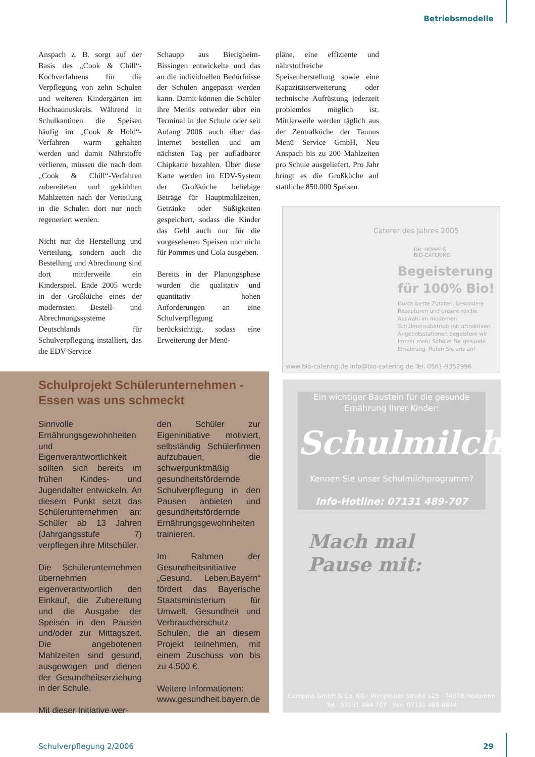Betriebsmodelle
Anspach z. B. sorgt auf der Basis des „Cook & Chill“-Kochverfahrens für die Verpflegung von zehn Schulen und weiteren Kindergärten im Hochtaunuskreis. Während in Schulkantinen die Speisen häufig im „Cook & Hold“-Verfahren warm gehalten werden und damit Nährstoffe verlieren, müssen die nach dem „Cook & Chill“-Verfahren zubereiteten und gekühlten Mahlzeiten nach der Verteilung in die Schulen dort nur noch regeneriert werden.
Nicht nur die Herstellung und Verteilung, sondern auch die Bestellung und Abrechnung sind dort mittlerweile ein Kinderspiel. Ende 2005 wurde in der Großküche eines der modernsten Bestell- und Abrechnungssysteme Deutschlands für Schulverpflegung installiert, das die EDV-Service
Schaupp aus Bietigheim-Bissingen entwickelte und das an die individuellen Bedürfnisse der Schulen angepasst werden kann. Damit können die Schüler ihre Menüs entweder über ein Terminal in der Schule oder seit Anfang 2006 auch über das Internet bestellen und am nächsten Tag per aufladbarer Chipkarte bezahlen. Über diese Karte werden im EDV-System der Großküche beliebige Beträge für Hauptmahlzeiten, Getränke oder Süßigkeiten gespeichert, sodass die Kinder das Geld auch nur für die vorgesehenen Speisen und nicht für Pommes und Cola ausgeben.
Bereits in der Planungsphase wurden die qualitativ und quantitativ hohen Anforderungen an eine Schulverpflegung berücksichtigt, sodass eine Erweiterung der Menü-
pläne, eine effiziente und nährstoffreiche Speisenherstellung sowie eine Kapazitätserweiterung oder technische Aufrüstung jederzeit problemlos möglich ist. Mittlerweile werden täglich aus der Zentralküche der Taunus Menü Service GmbH, Neu Anspach bis zu 200 Mahlzeiten pro Schule ausgeliefert. Pro Jahr bringt es die Großküche auf stattliche 850.000 Speisen.
DR. HOPPE'S
BIO-CATERING
Caterer des Jahres 2005
Begeisterung
für 100% Bio!
Durch beste Zutaten, besondere Rezepturen und unsere reiche Auswahl im modernen Schulmensabetrieb mit attraktiven Angebotsstationen begeistern wir immer mehr Schüler für gesunde Ernährung. Rufen Sie uns an!
www.bio-catering.de info@bio-catering.de Tel. 0561-9352996
Ein wichtiger Baustein für die gesunde Ernährung Ihrer Kinder:
Schulmilch
Kennen Sie unser Schulmilchprogramm?
Info-Hotline: 07131 489-707
Mach mal
Pause mit:
Campina GmbH & Co. KG · Wimpfener Straße 125 · 74078 Heilbronn
Tel.: 07131 489-707 · Fax: 07131 489-8844
Schulprojekt Schülerunternehmen -
Essen was uns schmeckt
Sinnvolle Ernährungsgewohnheiten und Eigenverantwortlichkeit sollten sich bereits im frühen Kindes- und Jugendalter entwickeln. An diesem Punkt setzt das Schülerunternehmen an: Schüler ab 13 Jahren (Jahrgangsstufe 7) verpflegen ihre Mitschüler.
Die Schülerunternehmen übernehmen eigenverantwortlich den Einkauf, die Zubereitung und die Ausgabe der Speisen in den Pausen und/oder zur Mittagszeit. Die angebotenen Mahlzeiten sind gesund, ausgewogen und dienen der Gesundheitserziehung in der Schule.
Mit dieser Initiative wer-
den Schüler zur Eigeninitiative motiviert, selbständig Schülerfirmen aufzubauen, die schwerpunktmäßig gesundheitsfördernde Schulverpflegung in den Pausen anbieten und gesundheitsfördernde Ernährungsgewohnheiten trainieren.
Im Rahmen der Gesundheitsinitiative „Gesund. Leben.Bayern“ fördert das Bayerische Staatsministerium für Umwelt, Gesundheit und Verbraucherschutz Schulen, die an diesem Projekt teilnehmen, mit einem Zuschuss von bis zu 4.500 €.
Weitere Informationen:
www.gesundheit.bayern.de
Schulverpflegung 2/2006 29